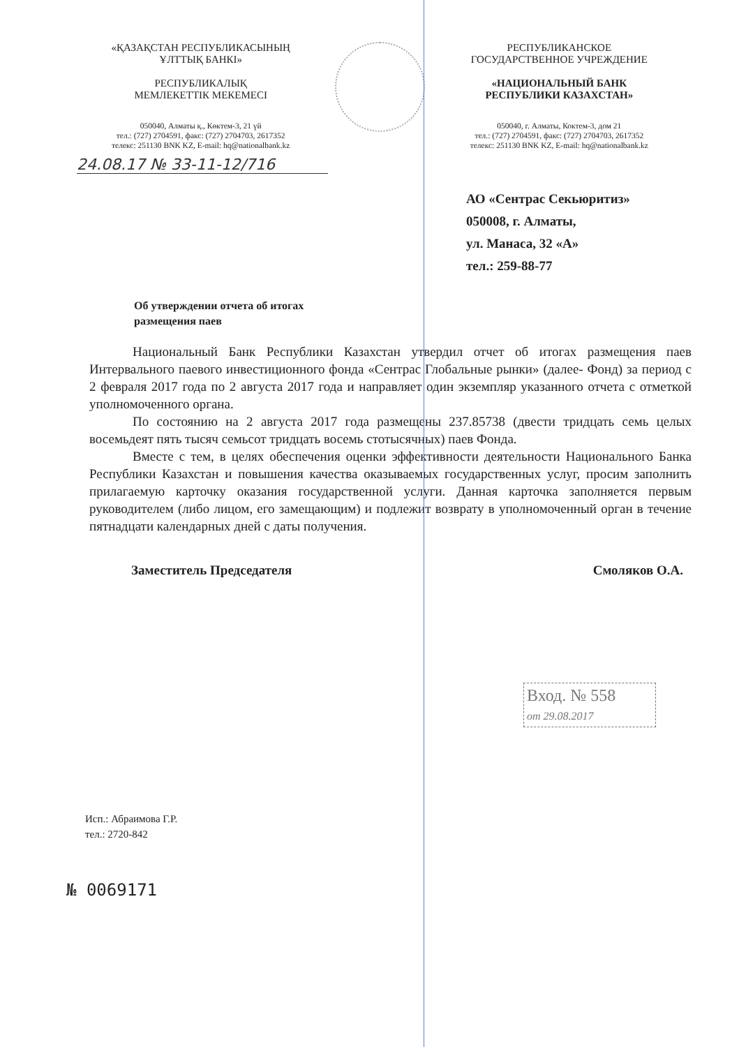«ҚАЗАҚСТАН РЕСПУБЛИКАСЫНЫҢ
ҰЛТТЫҚ БАНКІ»
РЕСПУБЛИКАЛЫҚ
МЕМЛЕКЕТТІК МЕКЕМЕСІ
050040, Алматы қ., Көктем-3, 21 үй
тел.: (727) 2704591, факс: (727) 2704703, 2617352
телекс: 251130 BNK KZ, E-mail: hq@nationalbank.kz
РЕСПУБЛИКАНСКОЕ
ГОСУДАРСТВЕННОЕ УЧРЕЖДЕНИЕ
«НАЦИОНАЛЬНЫЙ БАНК
РЕСПУБЛИКИ КАЗАХСТАН»
050040, г. Алматы, Коктем-3, дом 21
тел.: (727) 2704591, факс: (727) 2704703, 2617352
телекс: 251130 BNK KZ, E-mail: hq@nationalbank.kz
24.08.17 № 33-11-12/716
АО «Сентрас Секьюритиз»
050008, г. Алматы,
ул. Манаса, 32 «А»
тел.: 259-88-77
Об утверждении отчета об итогах
размещения паев
Национальный Банк Республики Казахстан утвердил отчет об итогах размещения паев Интервального паевого инвестиционного фонда «Сентрас Глобальные рынки» (далее- Фонд) за период с 2 февраля 2017 года по 2 августа 2017 года и направляет один экземпляр указанного отчета с отметкой уполномоченного органа.
По состоянию на 2 августа 2017 года размещены 237.85738 (двести тридцать семь целых восемьдеят пять тысяч семьсот тридцать восемь стотысячных) паев Фонда.
Вместе с тем, в целях обеспечения оценки эффективности деятельности Национального Банка Республики Казахстан и повышения качества оказываемых государственных услуг, просим заполнить прилагаемую карточку оказания государственной услуги. Данная карточка заполняется первым руководителем (либо лицом, его замещающим) и подлежит возврату в уполномоченный орган в течение пятнадцати календарных дней с даты получения.
Заместитель Председателя Смоляков О.А.
Вход. № 558
от 29.08.2017
Исп.: Абраимова Г.Р.
тел.: 2720-842
№ 0069171